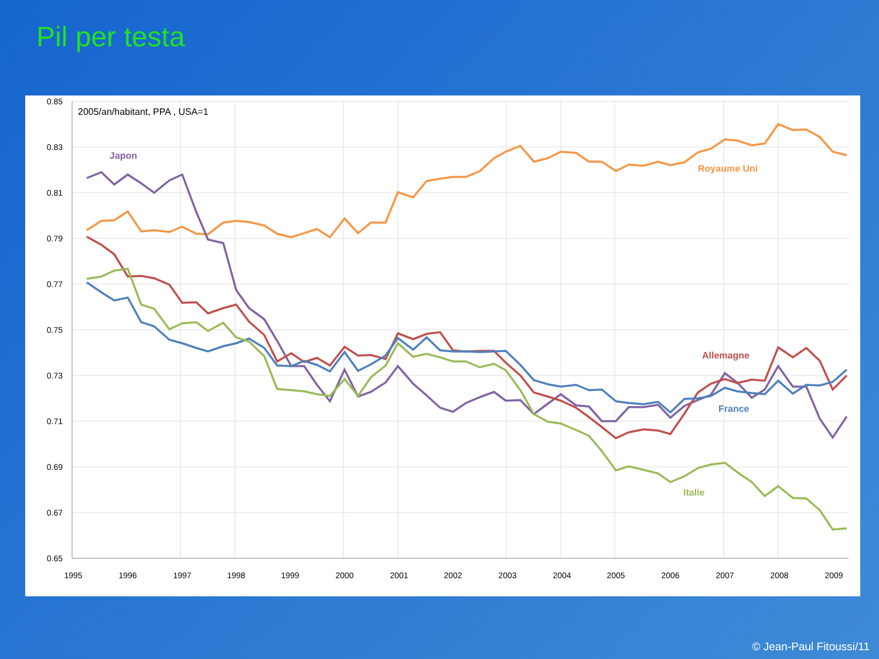Pil per testa
0.85
0.83
0.81
0.79
0.77
0.75
0.73
0.71
0.69
0.67
0.65
1995
1996
1997
1998
1999
2000
2001
2002
2003
2004
2005
2006
2007
2008
2009
2005/an/habitant, PPA , USA=1
Japon
Royaume Uni
Allemagne
France
Italie
© Jean-Paul Fitoussi/11